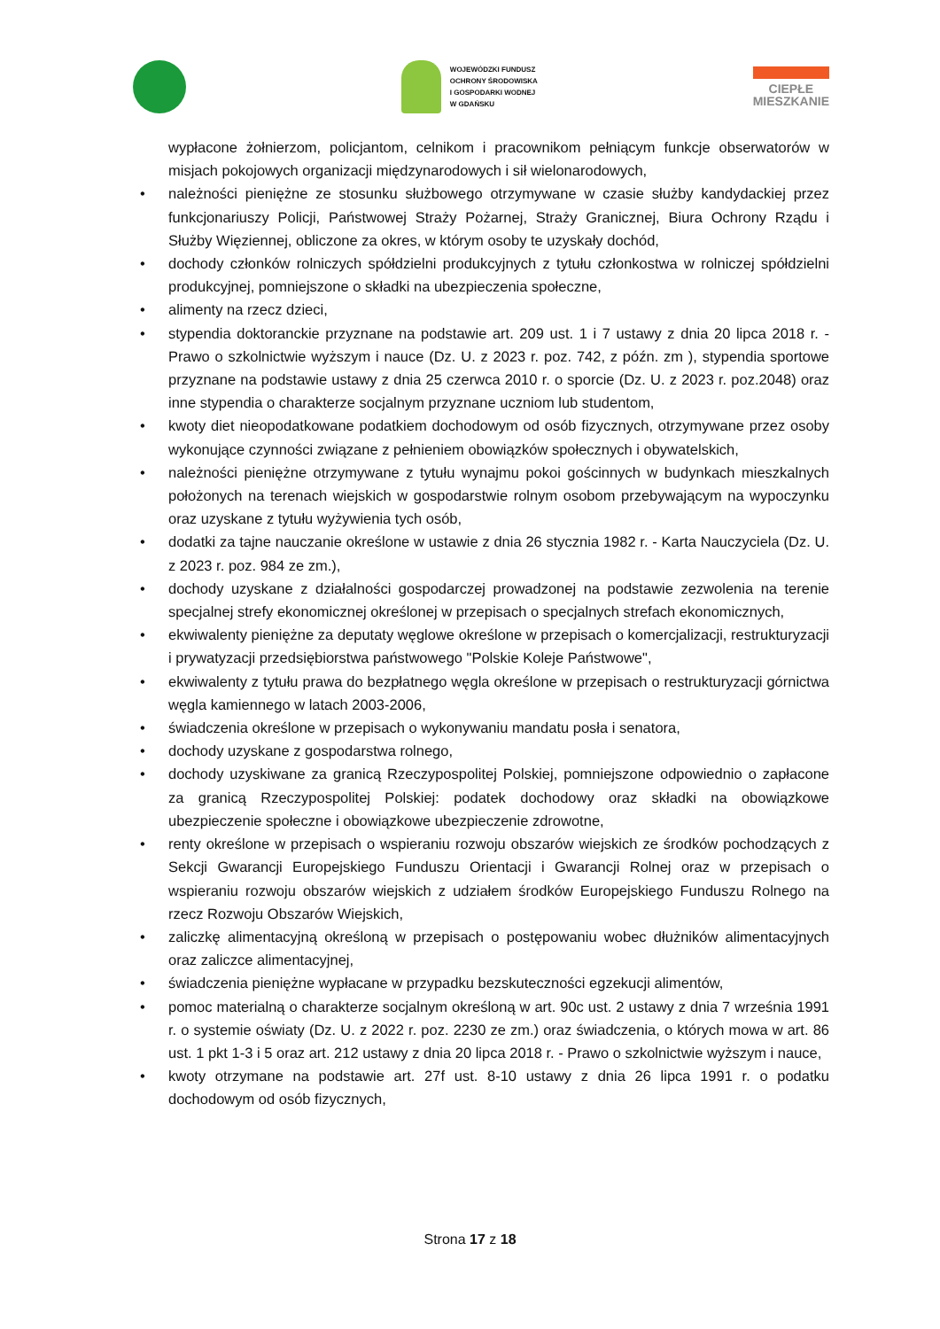WOJEWÓDZKI FUNDUSZ
OCHRONY ŚRODOWISKA
I GOSPODARKI WODNEJ
W GDAŃSKU
CIEPŁE
MIESZKANIE
wypłacone żołnierzom, policjantom, celnikom i pracownikom pełniącym funkcje obserwatorów w misjach pokojowych organizacji międzynarodowych i sił wielonarodowych,
• należności pieniężne ze stosunku służbowego otrzymywane w czasie służby kandydackiej przez funkcjonariuszy Policji, Państwowej Straży Pożarnej, Straży Granicznej, Biura Ochrony Rządu i Służby Więziennej, obliczone za okres, w którym osoby te uzyskały dochód,
• dochody członków rolniczych spółdzielni produkcyjnych z tytułu członkostwa w rolniczej spółdzielni produkcyjnej, pomniejszone o składki na ubezpieczenia społeczne,
• alimenty na rzecz dzieci,
• stypendia doktoranckie przyznane na podstawie art. 209 ust. 1 i 7 ustawy z dnia 20 lipca 2018 r. - Prawo o szkolnictwie wyższym i nauce (Dz. U. z 2023 r. poz. 742, z późn. zm ), stypendia sportowe przyznane na podstawie ustawy z dnia 25 czerwca 2010 r. o sporcie (Dz. U. z 2023 r. poz.2048) oraz inne stypendia o charakterze socjalnym przyznane uczniom lub studentom,
• kwoty diet nieopodatkowane podatkiem dochodowym od osób fizycznych, otrzymywane przez osoby wykonujące czynności związane z pełnieniem obowiązków społecznych i obywatelskich,
• należności pieniężne otrzymywane z tytułu wynajmu pokoi gościnnych w budynkach mieszkalnych położonych na terenach wiejskich w gospodarstwie rolnym osobom przebywającym na wypoczynku oraz uzyskane z tytułu wyżywienia tych osób,
• dodatki za tajne nauczanie określone w ustawie z dnia 26 stycznia 1982 r. - Karta Nauczyciela (Dz. U. z 2023 r. poz. 984 ze zm.),
• dochody uzyskane z działalności gospodarczej prowadzonej na podstawie zezwolenia na terenie specjalnej strefy ekonomicznej określonej w przepisach o specjalnych strefach ekonomicznych,
• ekwiwalenty pieniężne za deputaty węglowe określone w przepisach o komercjalizacji, restrukturyzacji i prywatyzacji przedsiębiorstwa państwowego "Polskie Koleje Państwowe",
• ekwiwalenty z tytułu prawa do bezpłatnego węgla określone w przepisach o restrukturyzacji górnictwa węgla kamiennego w latach 2003-2006,
• świadczenia określone w przepisach o wykonywaniu mandatu posła i senatora,
• dochody uzyskane z gospodarstwa rolnego,
• dochody uzyskiwane za granicą Rzeczypospolitej Polskiej, pomniejszone odpowiednio o zapłacone za granicą Rzeczypospolitej Polskiej: podatek dochodowy oraz składki na obowiązkowe ubezpieczenie społeczne i obowiązkowe ubezpieczenie zdrowotne,
• renty określone w przepisach o wspieraniu rozwoju obszarów wiejskich ze środków pochodzących z Sekcji Gwarancji Europejskiego Funduszu Orientacji i Gwarancji Rolnej oraz w przepisach o wspieraniu rozwoju obszarów wiejskich z udziałem środków Europejskiego Funduszu Rolnego na rzecz Rozwoju Obszarów Wiejskich,
• zaliczkę alimentacyjną określoną w przepisach o postępowaniu wobec dłużników alimentacyjnych oraz zaliczce alimentacyjnej,
• świadczenia pieniężne wypłacane w przypadku bezskuteczności egzekucji alimentów,
• pomoc materialną o charakterze socjalnym określoną w art. 90c ust. 2 ustawy z dnia 7 września 1991 r. o systemie oświaty (Dz. U. z 2022 r. poz. 2230 ze zm.) oraz świadczenia, o których mowa w art. 86 ust. 1 pkt 1-3 i 5 oraz art. 212 ustawy z dnia 20 lipca 2018 r. - Prawo o szkolnictwie wyższym i nauce,
• kwoty otrzymane na podstawie art. 27f ust. 8-10 ustawy z dnia 26 lipca 1991 r. o podatku dochodowym od osób fizycznych,
Strona 17 z 18